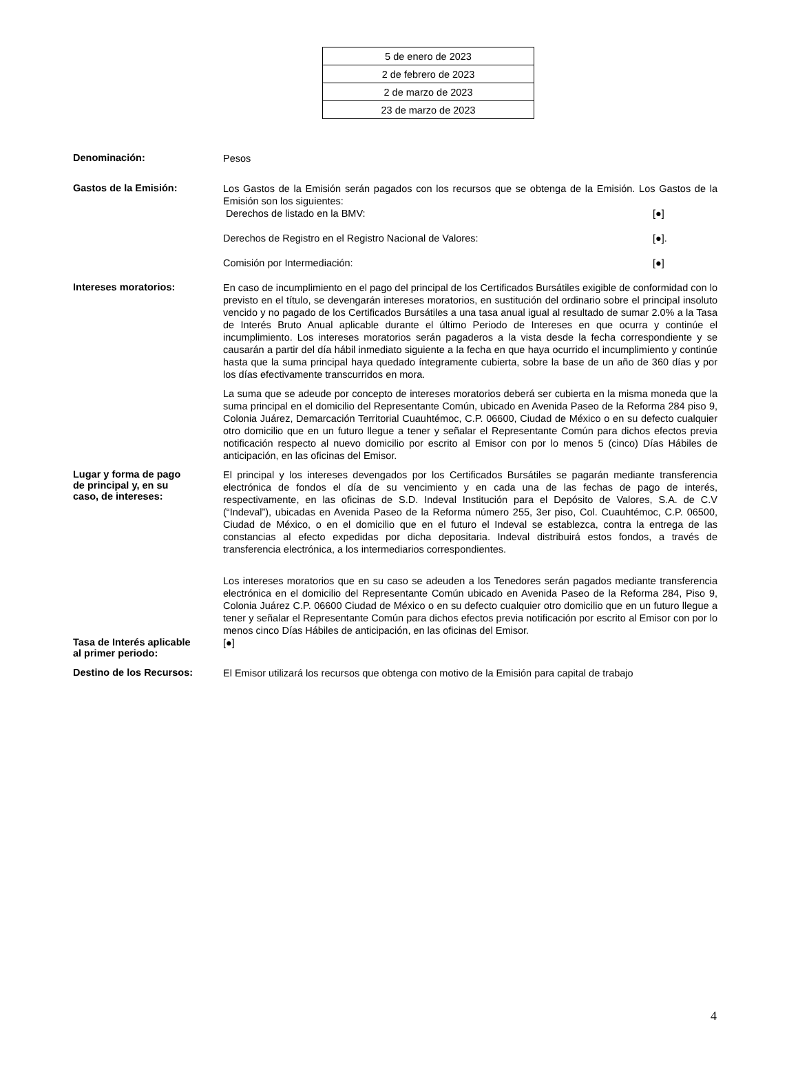| 5 de enero de 2023 |
| 2 de febrero de 2023 |
| 2 de marzo de 2023 |
| 23 de marzo de 2023 |
Denominación:
Pesos
Gastos de la Emisión:
Los Gastos de la Emisión serán pagados con los recursos que se obtenga de la Emisión. Los Gastos de la Emisión son los siguientes:
Derechos de listado en la BMV: [●]
Derechos de Registro en el Registro Nacional de Valores: [●].
Comisión por Intermediación: [●]
Intereses moratorios:
En caso de incumplimiento en el pago del principal de los Certificados Bursátiles exigible de conformidad con lo previsto en el título, se devengarán intereses moratorios, en sustitución del ordinario sobre el principal insoluto vencido y no pagado de los Certificados Bursátiles a una tasa anual igual al resultado de sumar 2.0% a la Tasa de Interés Bruto Anual aplicable durante el último Periodo de Intereses en que ocurra y continúe el incumplimiento. Los intereses moratorios serán pagaderos a la vista desde la fecha correspondiente y se causarán a partir del día hábil inmediato siguiente a la fecha en que haya ocurrido el incumplimiento y continúe hasta que la suma principal haya quedado íntegramente cubierta, sobre la base de un año de 360 días y por los días efectivamente transcurridos en mora.
La suma que se adeude por concepto de intereses moratorios deberá ser cubierta en la misma moneda que la suma principal en el domicilio del Representante Común, ubicado en Avenida Paseo de la Reforma 284 piso 9, Colonia Juárez, Demarcación Territorial Cuauhtémoc, C.P. 06600, Ciudad de México o en su defecto cualquier otro domicilio que en un futuro llegue a tener y señalar el Representante Común para dichos efectos previa notificación respecto al nuevo domicilio por escrito al Emisor con por lo menos 5 (cinco) Días Hábiles de anticipación, en las oficinas del Emisor.
Lugar y forma de pago
de principal y, en su
caso, de intereses:
El principal y los intereses devengados por los Certificados Bursátiles se pagarán mediante transferencia electrónica de fondos el día de su vencimiento y en cada una de las fechas de pago de interés, respectivamente, en las oficinas de S.D. Indeval Institución para el Depósito de Valores, S.A. de C.V (“Indeval”), ubicadas en Avenida Paseo de la Reforma número 255, 3er piso, Col. Cuauhtémoc, C.P. 06500, Ciudad de México, o en el domicilio que en el futuro el Indeval se establezca, contra la entrega de las constancias al efecto expedidas por dicha depositaria. Indeval distribuirá estos fondos, a través de transferencia electrónica, a los intermediarios correspondientes.
Los intereses moratorios que en su caso se adeuden a los Tenedores serán pagados mediante transferencia electrónica en el domicilio del Representante Común ubicado en Avenida Paseo de la Reforma 284, Piso 9, Colonia Juárez C.P. 06600 Ciudad de México o en su defecto cualquier otro domicilio que en un futuro llegue a tener y señalar el Representante Común para dichos efectos previa notificación por escrito al Emisor con por lo menos cinco Días Hábiles de anticipación, en las oficinas del Emisor.
Tasa de Interés aplicable
al primer periodo:
[●]
Destino de los Recursos:
El Emisor utilizará los recursos que obtenga con motivo de la Emisión para capital de trabajo
4